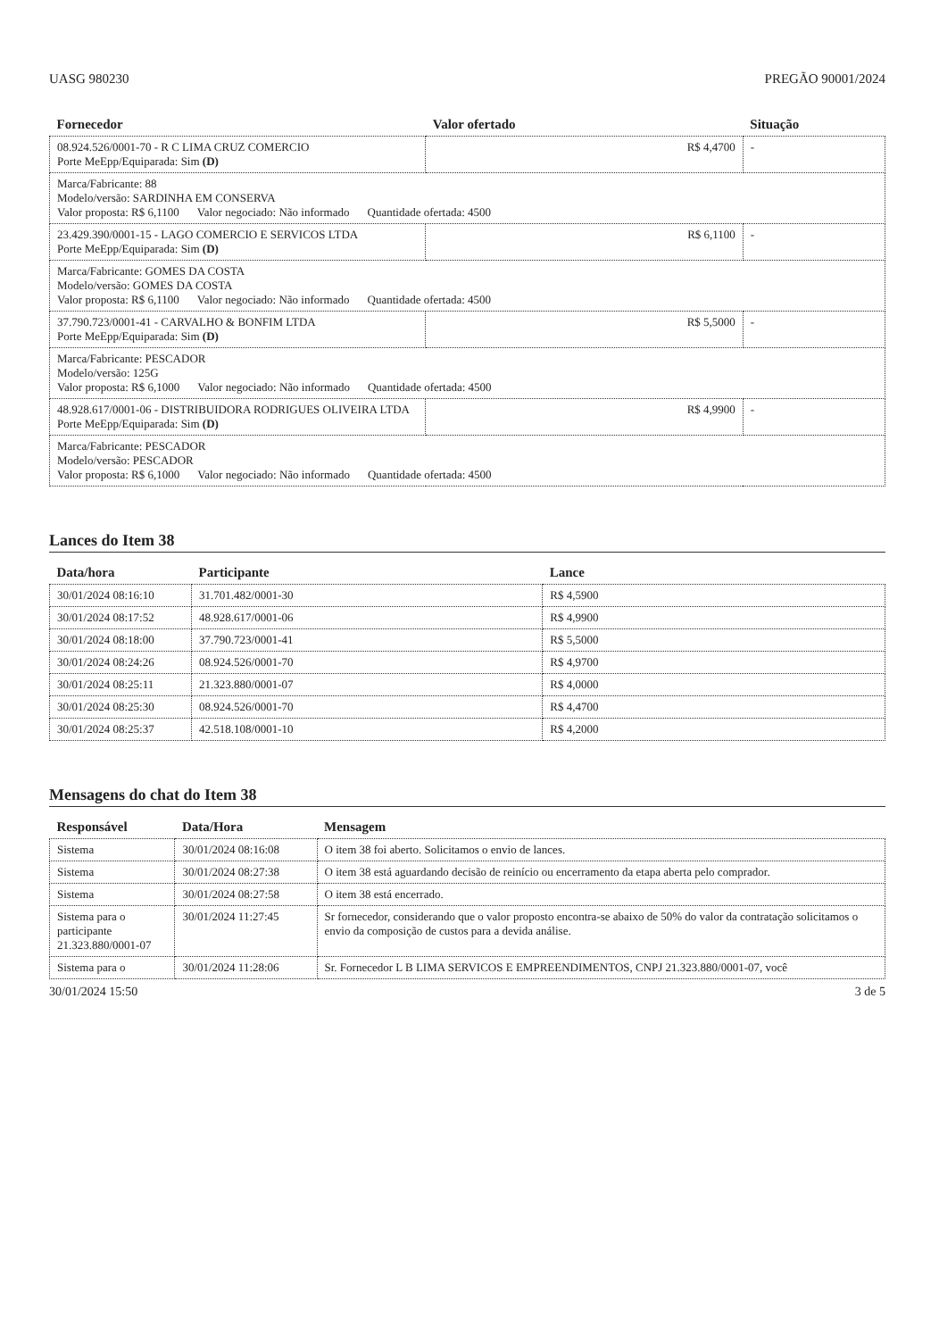UASG 980230 PREGÃO 90001/2024
| Fornecedor | Valor ofertado | Situação |
| --- | --- | --- |
| 08.924.526/0001-70 - R C LIMA CRUZ COMERCIO Porte MeEpp/Equiparada: Sim (D) | R$ 4,4700 | - |
| Marca/Fabricante: 88 Modelo/versão: SARDINHA EM CONSERVA Valor proposta: R$ 6,1100 Valor negociado: Não informado Quantidade ofertada: 4500 | | |
| 23.429.390/0001-15 - LAGO COMERCIO E SERVICOS LTDA Porte MeEpp/Equiparada: Sim (D) | R$ 6,1100 | - |
| Marca/Fabricante: GOMES DA COSTA Modelo/versão: GOMES DA COSTA Valor proposta: R$ 6,1100 Valor negociado: Não informado Quantidade ofertada: 4500 | | |
| 37.790.723/0001-41 - CARVALHO & BONFIM LTDA Porte MeEpp/Equiparada: Sim (D) | R$ 5,5000 | - |
| Marca/Fabricante: PESCADOR Modelo/versão: 125G Valor proposta: R$ 6,1000 Valor negociado: Não informado Quantidade ofertada: 4500 | | |
| 48.928.617/0001-06 - DISTRIBUIDORA RODRIGUES OLIVEIRA LTDA Porte MeEpp/Equiparada: Sim (D) | R$ 4,9900 | - |
| Marca/Fabricante: PESCADOR Modelo/versão: PESCADOR Valor proposta: R$ 6,1000 Valor negociado: Não informado Quantidade ofertada: 4500 | | |
Lances do Item 38
| Data/hora | Participante | Lance |
| --- | --- | --- |
| 30/01/2024 08:16:10 | 31.701.482/0001-30 | R$ 4,5900 |
| 30/01/2024 08:17:52 | 48.928.617/0001-06 | R$ 4,9900 |
| 30/01/2024 08:18:00 | 37.790.723/0001-41 | R$ 5,5000 |
| 30/01/2024 08:24:26 | 08.924.526/0001-70 | R$ 4,9700 |
| 30/01/2024 08:25:11 | 21.323.880/0001-07 | R$ 4,0000 |
| 30/01/2024 08:25:30 | 08.924.526/0001-70 | R$ 4,4700 |
| 30/01/2024 08:25:37 | 42.518.108/0001-10 | R$ 4,2000 |
Mensagens do chat do Item 38
| Responsável | Data/Hora | Mensagem |
| --- | --- | --- |
| Sistema | 30/01/2024 08:16:08 | O item 38 foi aberto. Solicitamos o envio de lances. |
| Sistema | 30/01/2024 08:27:38 | O item 38 está aguardando decisão de reinício ou encerramento da etapa aberta pelo comprador. |
| Sistema | 30/01/2024 08:27:58 | O item 38 está encerrado. |
| Sistema para o participante 21.323.880/0001-07 | 30/01/2024 11:27:45 | Sr fornecedor, considerando que o valor proposto encontra-se abaixo de 50% do valor da contratação solicitamos o envio da composição de custos para a devida análise. |
| Sistema para o | 30/01/2024 11:28:06 | Sr. Fornecedor L B LIMA SERVICOS E EMPREENDIMENTOS, CNPJ 21.323.880/0001-07, você |
30/01/2024 15:50 3 de 5